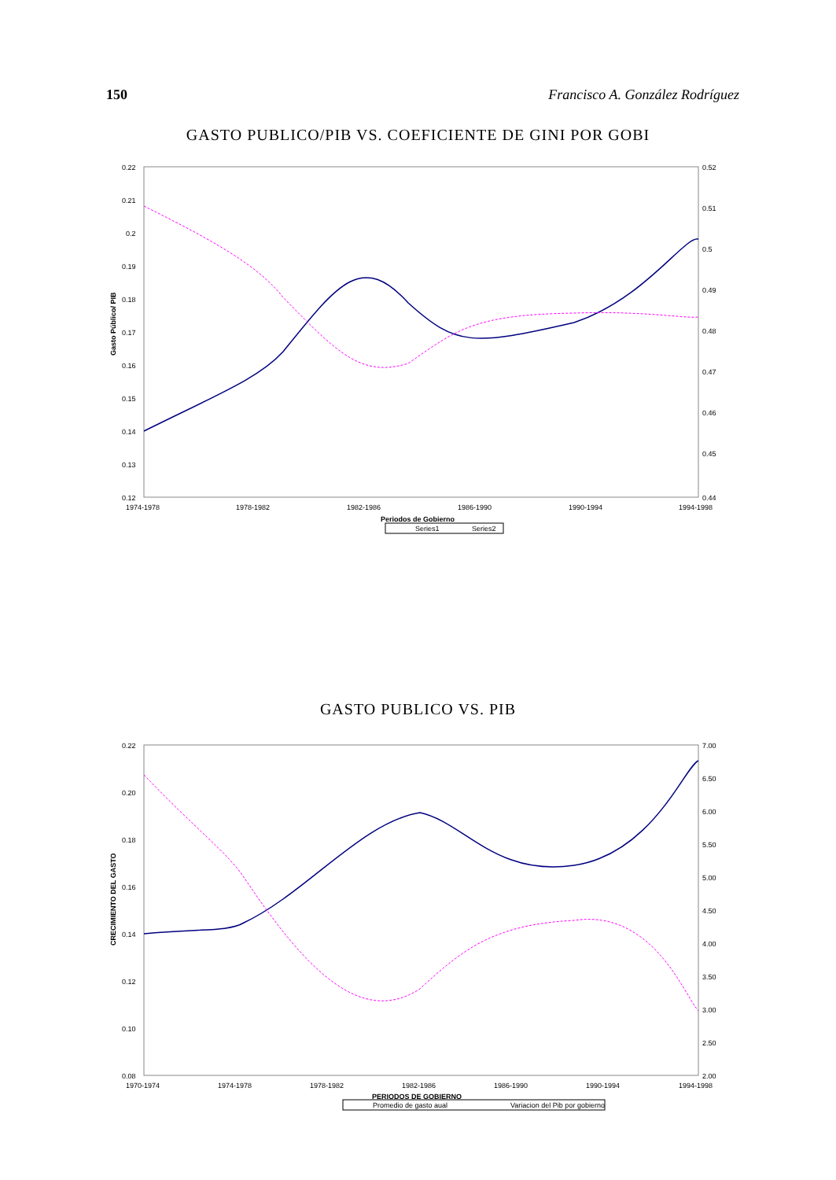150 Francisco A. González Rodríguez
GASTO PUBLICO/PIB VS. COEFICIENTE DE GINI POR GOBI
0.22
0.21
0.2
0.19
0.18
0.17
0.16
0.15
0.14
0.13
0.12
0.52
0.51
0.5
0.49
0.48
0.47
0.46
0.45
0.44
Gasto Público/ PIB
1974-1978
1978-1982
1982-1986
1986-1990
1990-1994
1994-1998
Periodos de Gobierno
Series1
Series2
GASTO PUBLICO VS. PIB
0.22
0.20
0.18
0.16
0.14
0.12
0.10
0.08
7.00
6.50
6.00
5.50
5.00
4.50
4.00
3.50
3.00
2.50
2.00
CRECIMIENTO DEL GASTO
1970-1974
1974-1978
1978-1982
1982-1986
1986-1990
1990-1994
1994-1998
PERIODOS DE GOBIERNO
Promedio de gasto aual
Variacion del Pib por gobierno